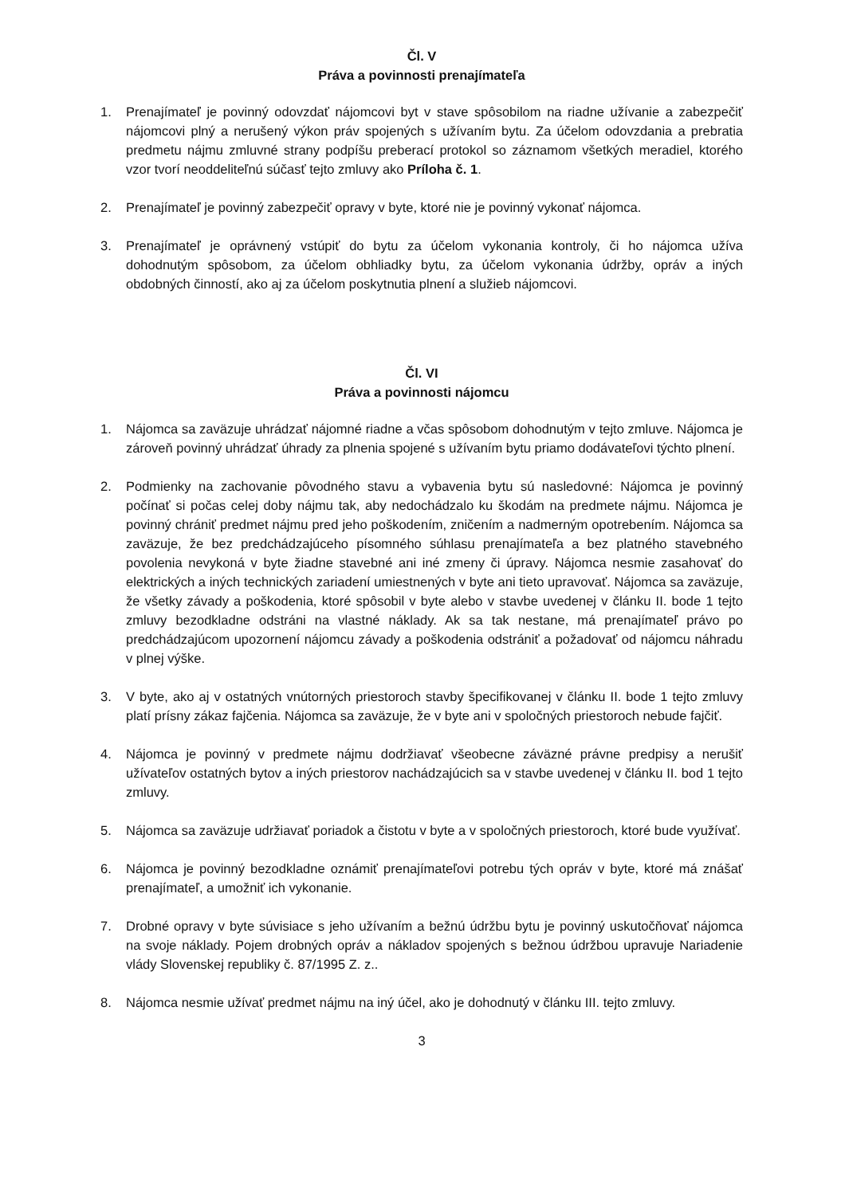Čl. V
Práva a povinnosti prenajímateľa
1. Prenajímateľ je povinný odovzdať nájomcovi byt v stave spôsobilom na riadne užívanie a zabezpečiť nájomcovi plný a nerušený výkon práv spojených s užívaním bytu. Za účelom odovzdania a prebratia predmetu nájmu zmluvné strany podpíšu preberací protokol so záznamom všetkých meradiel, ktorého vzor tvorí neoddeliteľnú súčasť tejto zmluvy ako Príloha č. 1.
2. Prenajímateľ je povinný zabezpečiť opravy v byte, ktoré nie je povinný vykonať nájomca.
3. Prenajímateľ je oprávnený vstúpiť do bytu za účelom vykonania kontroly, či ho nájomca užíva dohodnutým spôsobom, za účelom obhliadky bytu, za účelom vykonania údržby, opráv a iných obdobných činností, ako aj za účelom poskytnutia plnení a služieb nájomcovi.
Čl. VI
Práva a povinnosti nájomcu
1. Nájomca sa zaväzuje uhrádzať nájomné riadne a včas spôsobom dohodnutým v tejto zmluve. Nájomca je zároveň povinný uhrádzať úhrady za plnenia spojené s užívaním bytu priamo dodávateľovi týchto plnení.
2. Podmienky na zachovanie pôvodného stavu a vybavenia bytu sú nasledovné: Nájomca je povinný počínať si počas celej doby nájmu tak, aby nedochádzalo ku škodám na predmete nájmu. Nájomca je povinný chrániť predmet nájmu pred jeho poškodením, zničením a nadmerným opotrebením. Nájomca sa zaväzuje, že bez predchádzajúceho písomného súhlasu prenajímateľa a bez platného stavebného povolenia nevykoná v byte žiadne stavebné ani iné zmeny či úpravy. Nájomca nesmie zasahovať do elektrických a iných technických zariadení umiestnených v byte ani tieto upravovať. Nájomca sa zaväzuje, že všetky závady a poškodenia, ktoré spôsobil v byte alebo v stavbe uvedenej v článku II. bode 1 tejto zmluvy bezodkladne odstráni na vlastné náklady. Ak sa tak nestane, má prenajímateľ právo po predchádzajúcom upozornení nájomcu závady a poškodenia odstrániť a požadovať od nájomcu náhradu v plnej výške.
3. V byte, ako aj v ostatných vnútorných priestoroch stavby špecifikovanej v článku II. bode 1 tejto zmluvy platí prísny zákaz fajčenia. Nájomca sa zaväzuje, že v byte ani v spoločných priestoroch nebude fajčiť.
4. Nájomca je povinný v predmete nájmu dodržiavať všeobecne záväzné právne predpisy a nerušiť užívateľov ostatných bytov a iných priestorov nachádzajúcich sa v stavbe uvedenej v článku II. bod 1 tejto zmluvy.
5. Nájomca sa zaväzuje udržiavať poriadok a čistotu v byte a v spoločných priestoroch, ktoré bude využívať.
6. Nájomca je povinný bezodkladne oznámiť prenajímateľovi potrebu tých opráv v byte, ktoré má znášať prenajímateľ, a umožniť ich vykonanie.
7. Drobné opravy v byte súvisiace s jeho užívaním a bežnú údržbu bytu je povinný uskutočňovať nájomca na svoje náklady. Pojem drobných opráv a nákladov spojených s bežnou údržbou upravuje Nariadenie vlády Slovenskej republiky č. 87/1995 Z. z..
8. Nájomca nesmie užívať predmet nájmu na iný účel, ako je dohodnutý v článku III. tejto zmluvy.
3